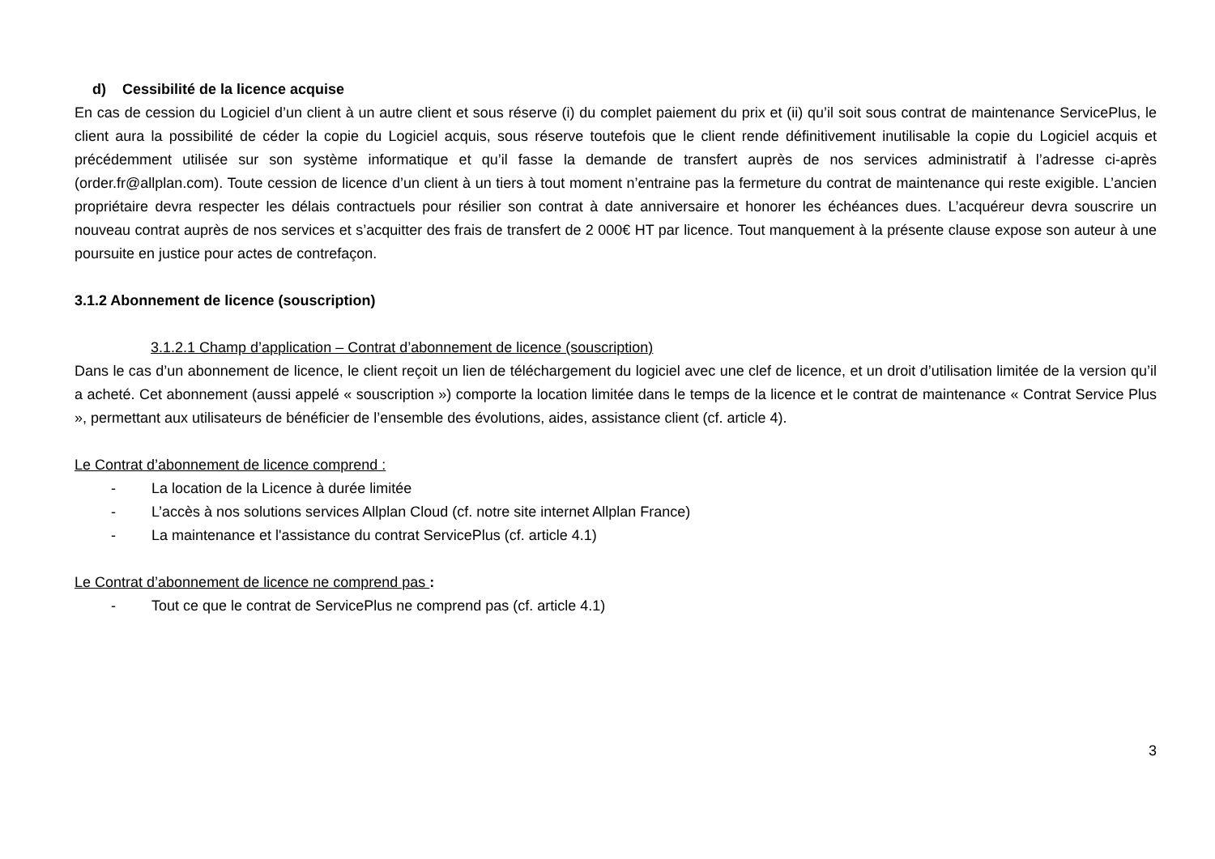d) Cessibilité de la licence acquise
En cas de cession du Logiciel d’un client à un autre client et sous réserve (i) du complet paiement du prix et (ii) qu’il soit sous contrat de maintenance ServicePlus, le client aura la possibilité de céder la copie du Logiciel acquis, sous réserve toutefois que le client rende définitivement inutilisable la copie du Logiciel acquis et précédemment utilisée sur son système informatique et qu’il fasse la demande de transfert auprès de nos services administratif à l’adresse ci-après (order.fr@allplan.com). Toute cession de licence d’un client à un tiers à tout moment n’entraine pas la fermeture du contrat de maintenance qui reste exigible. L’ancien propriétaire devra respecter les délais contractuels pour résilier son contrat à date anniversaire et honorer les échéances dues. L’acquéreur devra souscrire un nouveau contrat auprès de nos services et s’acquitter des frais de transfert de 2 000€ HT par licence. Tout manquement à la présente clause expose son auteur à une poursuite en justice pour actes de contrefaçon.
3.1.2 Abonnement de licence (souscription)
3.1.2.1 Champ d’application – Contrat d’abonnement de licence (souscription)
Dans le cas d’un abonnement de licence, le client reçoit un lien de téléchargement du logiciel avec une clef de licence, et un droit d’utilisation limitée de la version qu’il a acheté. Cet abonnement (aussi appelé « souscription ») comporte la location limitée dans le temps de la licence et le contrat de maintenance « Contrat Service Plus », permettant aux utilisateurs de bénéficier de l’ensemble des évolutions, aides, assistance client (cf. article 4).
Le Contrat d’abonnement de licence comprend :
- La location de la Licence à durée limitée
- L’accès à nos solutions services Allplan Cloud (cf. notre site internet Allplan France)
- La maintenance et l'assistance du contrat ServicePlus (cf. article 4.1)
Le Contrat d’abonnement de licence ne comprend pas :
- Tout ce que le contrat de ServicePlus ne comprend pas (cf. article 4.1)
3